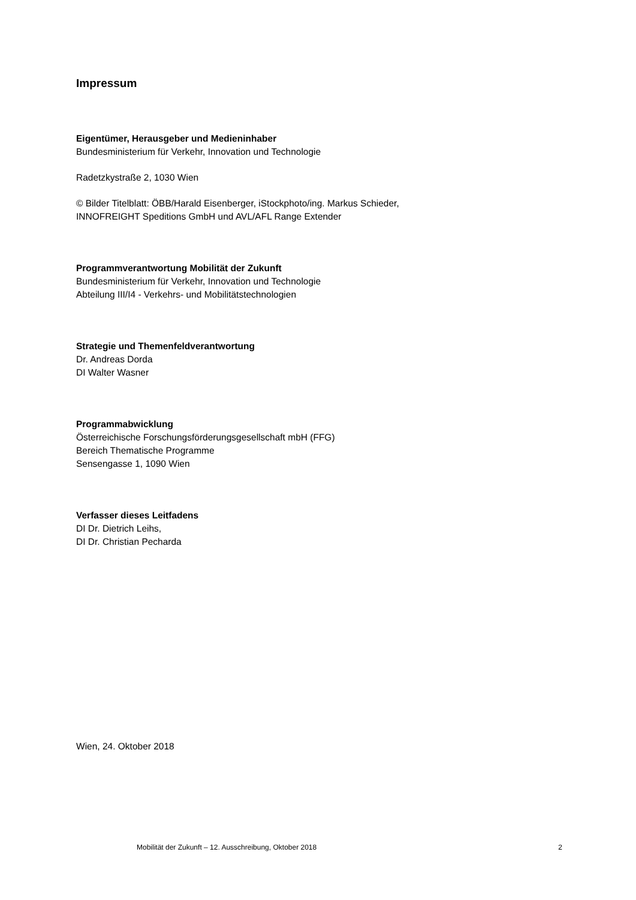Impressum
Eigentümer, Herausgeber und Medieninhaber
Bundesministerium für Verkehr, Innovation und Technologie
Radetzkystraße 2, 1030 Wien
© Bilder Titelblatt: ÖBB/Harald Eisenberger, iStockphoto/ing. Markus Schieder,
INNOFREIGHT Speditions GmbH und AVL/AFL Range Extender
Programmverantwortung Mobilität der Zukunft
Bundesministerium für Verkehr, Innovation und Technologie
Abteilung III/I4 - Verkehrs- und Mobilitätstechnologien
Strategie und Themenfeldverantwortung
Dr. Andreas Dorda
DI Walter Wasner
Programmabwicklung
Österreichische Forschungsförderungsgesellschaft mbH (FFG)
Bereich Thematische Programme
Sensengasse 1, 1090 Wien
Verfasser dieses Leitfadens
DI Dr. Dietrich Leihs,
DI Dr. Christian Pecharda
Wien, 24. Oktober 2018
Mobilität der Zukunft – 12. Ausschreibung, Oktober 2018 2